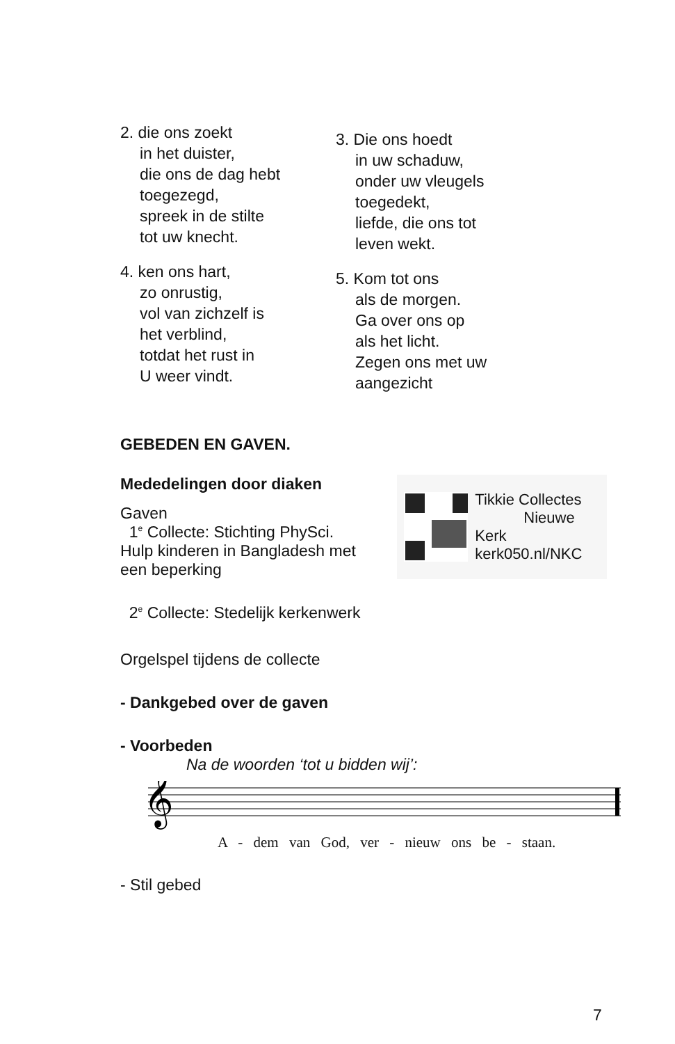2. die ons zoekt
in het duister,
die ons de dag hebt
toegezegd,
spreek in de stilte
tot uw knecht.
4. ken ons hart,
zo onrustig,
vol van zichzelf is
het verblind,
totdat het rust in
U weer vindt.
3. Die ons hoedt
in uw schaduw,
onder uw vleugels
toegedekt,
liefde, die ons tot
leven wekt.
5. Kom tot ons
als de morgen.
Ga over ons op
als het licht.
Zegen ons met uw
aangezicht
GEBEDEN EN GAVEN.
Mededelingen door diaken
Gaven
1<sup>e</sup> Collecte: Stichting PhySci.
Hulp kinderen in Bangladesh met
een beperking
Tikkie Collectes
Nieuwe Kerk
kerk050.nl/NKC
2<sup>e</sup> Collecte: Stedelijk kerkenwerk
Orgelspel tijdens de collecte
- Dankgebed over de gaven
- Voorbeden
Na de woorden ‘tot u bidden wij’:
𝄞
A - dem van God, ver - nieuw ons be - staan.
- Stil gebed
7